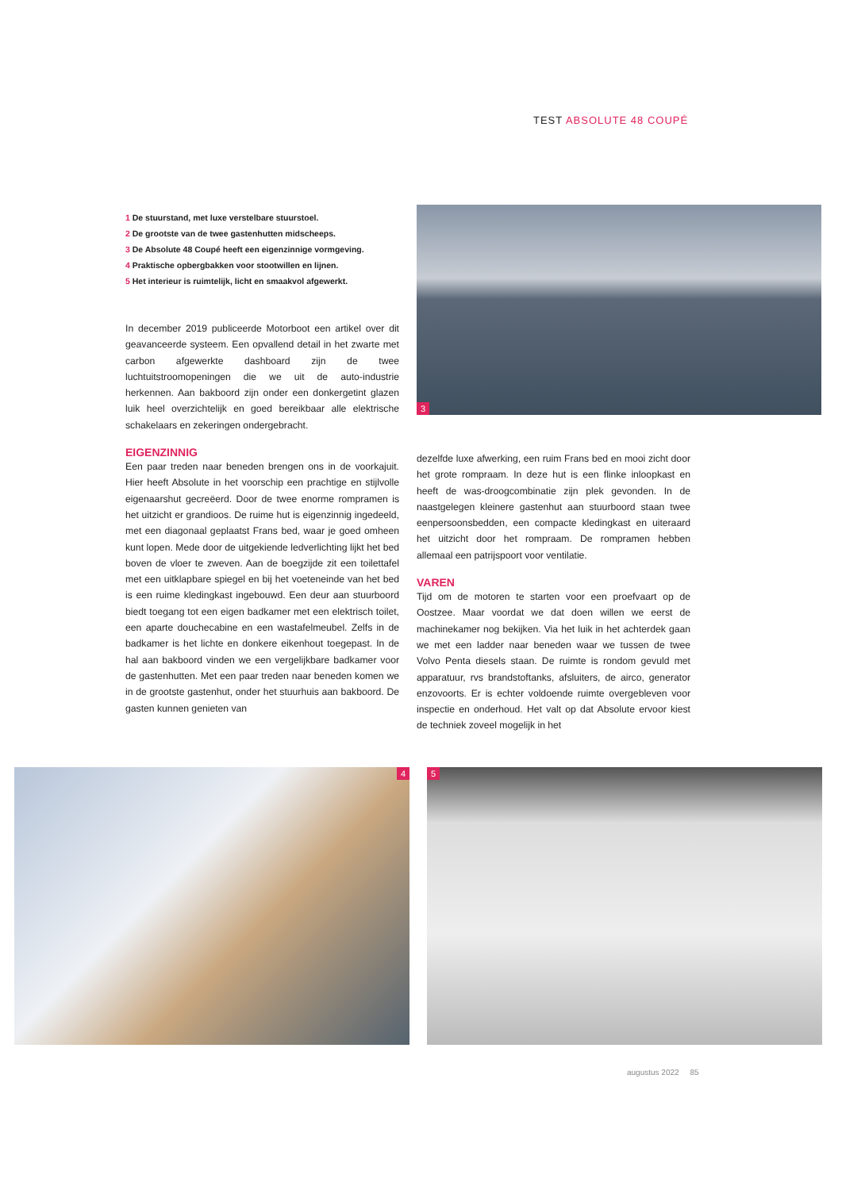TEST ABSOLUTE 48 COUPÉ
1 De stuurstand, met luxe verstelbare stuurstoel.
2 De grootste van de twee gastenhutten midscheeps.
3 De Absolute 48 Coupé heeft een eigenzinnige vormgeving.
4 Praktische opbergbakken voor stootwillen en lijnen.
5 Het interieur is ruimtelijk, licht en smaakvol afgewerkt.
In december 2019 publiceerde Motorboot een artikel over dit geavanceerde systeem. Een opvallend detail in het zwarte met carbon afgewerkte dashboard zijn de twee luchtuitstroomopeningen die we uit de auto-industrie herkennen. Aan bakboord zijn onder een donkergetint glazen luik heel overzichtelijk en goed bereikbaar alle elektrische schakelaars en zekeringen ondergebracht.
EIGENZINNIG
Een paar treden naar beneden brengen ons in de voorkajuit. Hier heeft Absolute in het voorschip een prachtige en stijlvolle eigenaarshut gecreëerd. Door de twee enorme rompramen is het uitzicht er grandioos. De ruime hut is eigenzinnig ingedeeld, met een diagonaal geplaatst Frans bed, waar je goed omheen kunt lopen. Mede door de uitgekiende ledverlichting lijkt het bed boven de vloer te zweven. Aan de boegzijde zit een toilettafel met een uitklapbare spiegel en bij het voeteneinde van het bed is een ruime kledingkast ingebouwd. Een deur aan stuurboord biedt toegang tot een eigen badkamer met een elektrisch toilet, een aparte douchecabine en een wastafelmeubel. Zelfs in de badkamer is het lichte en donkere eikenhout toegepast. In de hal aan bakboord vinden we een vergelijkbare badkamer voor de gastenhutten. Met een paar treden naar beneden komen we in de grootste gastenhut, onder het stuurhuis aan bakboord. De gasten kunnen genieten van
3
dezelfde luxe afwerking, een ruim Frans bed en mooi zicht door het grote rompraam. In deze hut is een flinke inloopkast en heeft de was-droogcombinatie zijn plek gevonden. In de naastgelegen kleinere gastenhut aan stuurboord staan twee eenpersoonsbedden, een compacte kledingkast en uiteraard het uitzicht door het rompraam. De rompramen hebben allemaal een patrijspoort voor ventilatie.
VAREN
Tijd om de motoren te starten voor een proefvaart op de Oostzee. Maar voordat we dat doen willen we eerst de machinekamer nog bekijken. Via het luik in het achterdek gaan we met een ladder naar beneden waar we tussen de twee Volvo Penta diesels staan. De ruimte is rondom gevuld met apparatuur, rvs brandstoftanks, afsluiters, de airco, generator enzovoorts. Er is echter voldoende ruimte overgebleven voor inspectie en onderhoud. Het valt op dat Absolute ervoor kiest de techniek zoveel mogelijk in het
4
5
augustus 2022 85